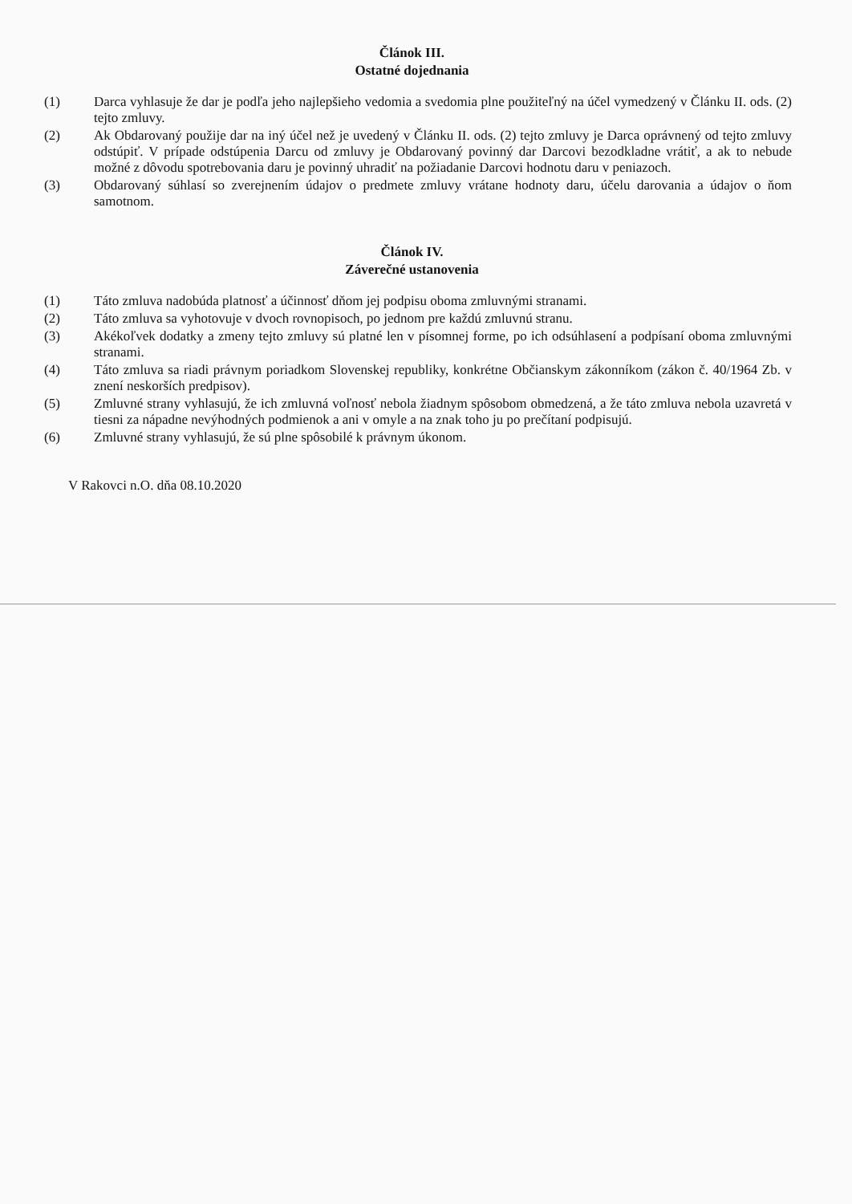Článok III.
Ostatné dojednania
(1) Darca vyhlasuje že dar je podľa jeho najlepšieho vedomia a svedomia plne použiteľný na účel vymedzený v Článku II. ods. (2) tejto zmluvy.
(2) Ak Obdarovaný použije dar na iný účel než je uvedený v Článku II. ods. (2) tejto zmluvy je Darca oprávnený od tejto zmluvy odstúpiť. V prípade odstúpenia Darcu od zmluvy je Obdarovaný povinný dar Darcovi bezodkladne vrátiť, a ak to nebude možné z dôvodu spotrebovania daru je povinný uhradiť na požiadanie Darcovi hodnotu daru v peniazoch.
(3) Obdarovaný súhlasí so zverejnením údajov o predmete zmluvy vrátane hodnoty daru, účelu darovania a údajov o ňom samotnom.
Článok IV.
Záverečné ustanovenia
(1) Táto zmluva nadobúda platnosť a účinnosť dňom jej podpisu oboma zmluvnými stranami.
(2) Táto zmluva sa vyhotovuje v dvoch rovnopisoch, po jednom pre každú zmluvnú stranu.
(3) Akékoľvek dodatky a zmeny tejto zmluvy sú platné len v písomnej forme, po ich odsúhlasení a podpísaní oboma zmluvnými stranami.
(4) Táto zmluva sa riadi právnym poriadkom Slovenskej republiky, konkrétne Občianskym zákonníkom (zákon č. 40/1964 Zb. v znení neskorších predpisov).
(5) Zmluvné strany vyhlasujú, že ich zmluvná voľnosť nebola žiadnym spôsobom obmedzená, a že táto zmluva nebola uzavretá v tiesni za nápadne nevýhodných podmienok a ani v omyle a na znak toho ju po prečítaní podpisujú.
(6) Zmluvné strany vyhlasujú, že sú plne spôsobilé k právnym úkonom.
V Rakovci n.O. dňa 08.10.2020